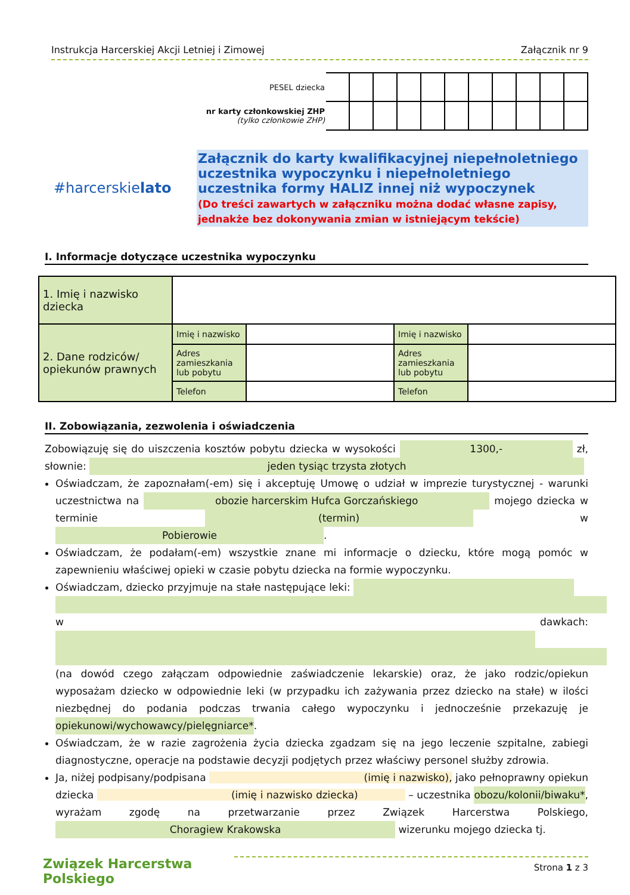Instrukcja Harcerskiej Akcji Letniej i Zimowej Załącznik nr 9
#harcerskielato
| PESEL dziecka | | | | | | | | | | | |
| nr karty członkowskiej ZHP (tylko członkowie ZHP) | | | | | | | | | | | |
Załącznik do karty kwalifikacyjnej niepełnoletniego uczestnika wypoczynku i niepełnoletniego uczestnika formy HALIZ innej niż wypoczynek
(Do treści zawartych w załączniku można dodać własne zapisy, jednakże bez dokonywania zmian w istniejącym tekście)
I. Informacje dotyczące uczestnika wypoczynku
| 1. Imię i nazwisko dziecka | | | | |
| 2. Dane rodziców/ opiekunów prawnych | Imię i nazwisko | | Imię i nazwisko | |
| | Adres zamieszkania lub pobytu | | Adres zamieszkania lub pobytu | |
| | Telefon | | Telefon | |
II. Zobowiązania, zezwolenia i oświadczenia
Zobowiązuję się do uiszczenia kosztów pobytu dziecka w wysokości 1300,- zł, słownie: jeden tysiąc trzysta złotych
Oświadczam, że zapoznałam(-em) się i akceptuję Umowę o udział w imprezie turystycznej - warunki uczestnictwa na obozie harcerskim Hufca Gorczańskiego mojego dziecka w terminie (termin) w Pobierowie.
Oświadczam, że podałam(-em) wszystkie znane mi informacje o dziecku, które mogą pomóc w zapewnieniu właściwej opieki w czasie pobytu dziecka na formie wypoczynku.
Oświadczam, dziecko przyjmuje na stałe następujące leki:
w dawkach:
(na dowód czego załączam odpowiednie zaświadczenie lekarskie) oraz, że jako rodzic/opiekun wyposażam dziecko w odpowiednie leki (w przypadku ich zażywania przez dziecko na stałe) w ilości niezbędnej do podania podczas trwania całego wypoczynku i jednocześnie przekazuję je opiekunowi/wychowawcy/pielęgniarce*.
Oświadczam, że w razie zagrożenia życia dziecka zgadzam się na jego leczenie szpitalne, zabiegi diagnostyczne, operacje na podstawie decyzji podjętych przez właściwy personel służby zdrowia.
Ja, niżej podpisany/podpisana (imię i nazwisko), jako pełnoprawny opiekun dziecka (imię i nazwisko dziecka) – uczestnika obozu/kolonii/biwaku*, wyrażam zgodę na przetwarzanie przez Związek Harcerstwa Polskiego, Choragiew Krakowska wizerunku mojego dziecka tj.
Związek Harcerstwa Polskiego Strona 1 z 3